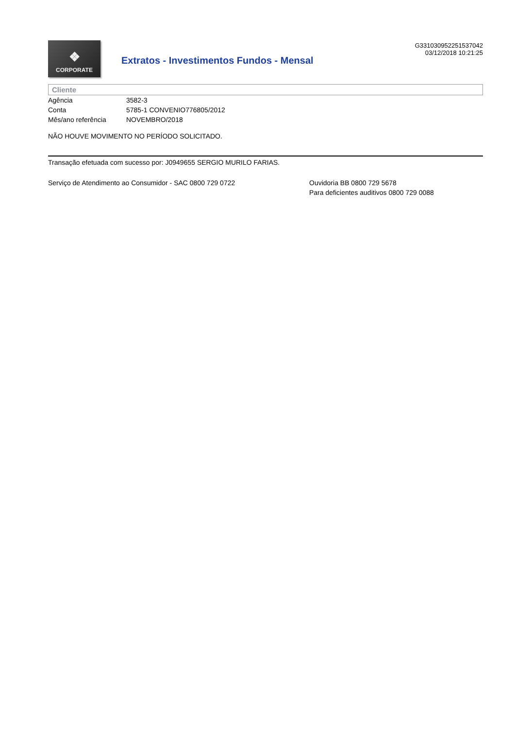❖
CORPORATE
Extratos - Investimentos Fundos - Mensal
G331030952251537042
03/12/2018 10:21:25
Cliente
Agência 3582-3
Conta 5785-1 CONVENIO776805/2012
Mês/ano referência NOVEMBRO/2018
NÃO HOUVE MOVIMENTO NO PERÍODO SOLICITADO.
Transação efetuada com sucesso por: J0949655 SERGIO MURILO FARIAS.
Serviço de Atendimento ao Consumidor - SAC 0800 729 0722 Ouvidoria BB 0800 729 5678
Para deficientes auditivos 0800 729 0088